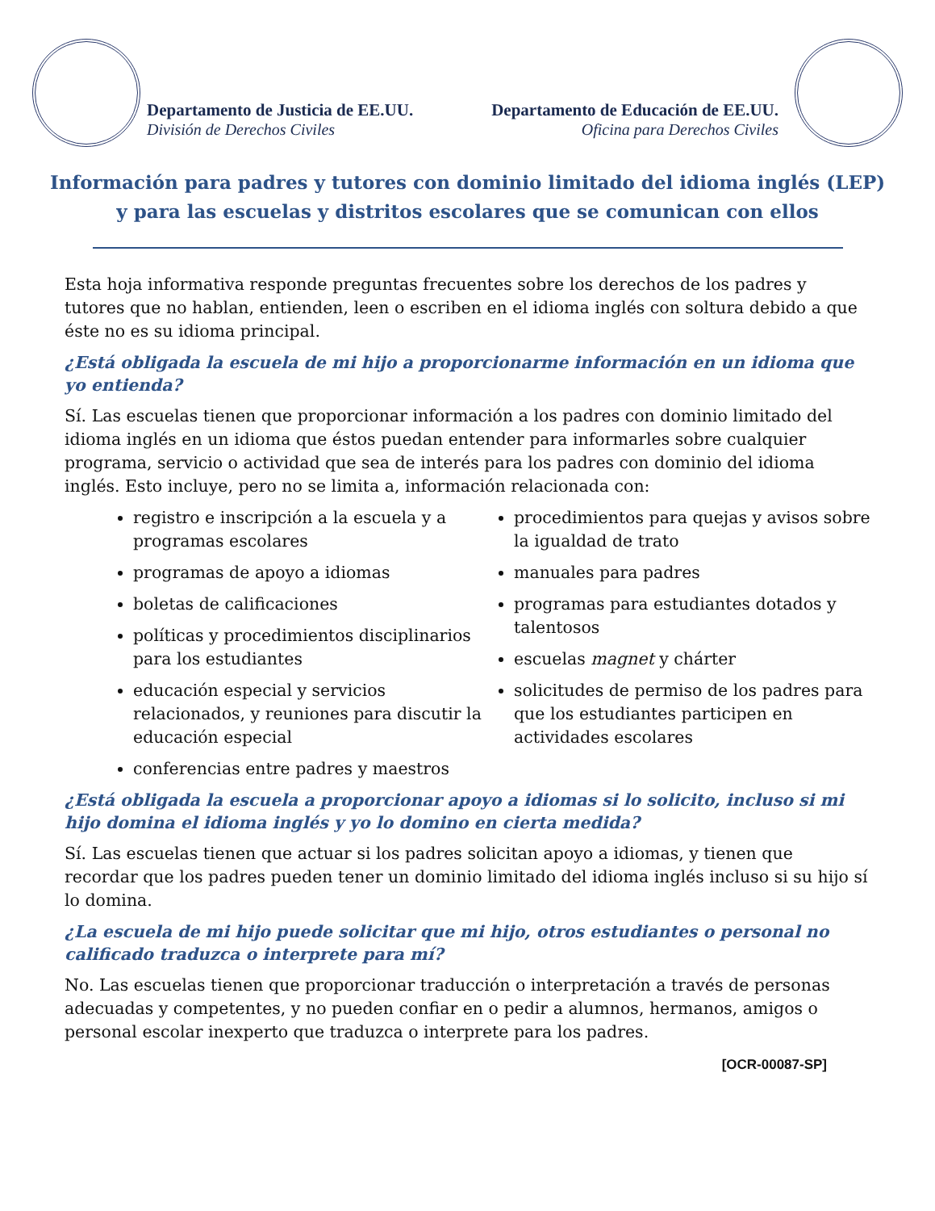Departamento de Justicia de EE.UU.
División de Derechos Civiles
Departamento de Educación de EE.UU.
Oficina para Derechos Civiles
Información para padres y tutores con dominio limitado del idioma inglés (LEP) y para las escuelas y distritos escolares que se comunican con ellos
Esta hoja informativa responde preguntas frecuentes sobre los derechos de los padres y tutores que no hablan, entienden, leen o escriben en el idioma inglés con soltura debido a que éste no es su idioma principal.
¿Está obligada la escuela de mi hijo a proporcionarme información en un idioma que yo entienda?
Sí. Las escuelas tienen que proporcionar información a los padres con dominio limitado del idioma inglés en un idioma que éstos puedan entender para informarles sobre cualquier programa, servicio o actividad que sea de interés para los padres con dominio del idioma inglés. Esto incluye, pero no se limita a, información relacionada con:
registro e inscripción a la escuela y a programas escolares
programas de apoyo a idiomas
boletas de calificaciones
políticas y procedimientos disciplinarios para los estudiantes
educación especial y servicios relacionados, y reuniones para discutir la educación especial
conferencias entre padres y maestros
procedimientos para quejas y avisos sobre la igualdad de trato
manuales para padres
programas para estudiantes dotados y talentosos
escuelas magnet y chárter
solicitudes de permiso de los padres para que los estudiantes participen en actividades escolares
¿Está obligada la escuela a proporcionar apoyo a idiomas si lo solicito, incluso si mi hijo domina el idioma inglés y yo lo domino en cierta medida?
Sí. Las escuelas tienen que actuar si los padres solicitan apoyo a idiomas, y tienen que recordar que los padres pueden tener un dominio limitado del idioma inglés incluso si su hijo sí lo domina.
¿La escuela de mi hijo puede solicitar que mi hijo, otros estudiantes o personal no calificado traduzca o interprete para mí?
No. Las escuelas tienen que proporcionar traducción o interpretación a través de personas adecuadas y competentes, y no pueden confiar en o pedir a alumnos, hermanos, amigos o personal escolar inexperto que traduzca o interprete para los padres.
[OCR-00087-SP]